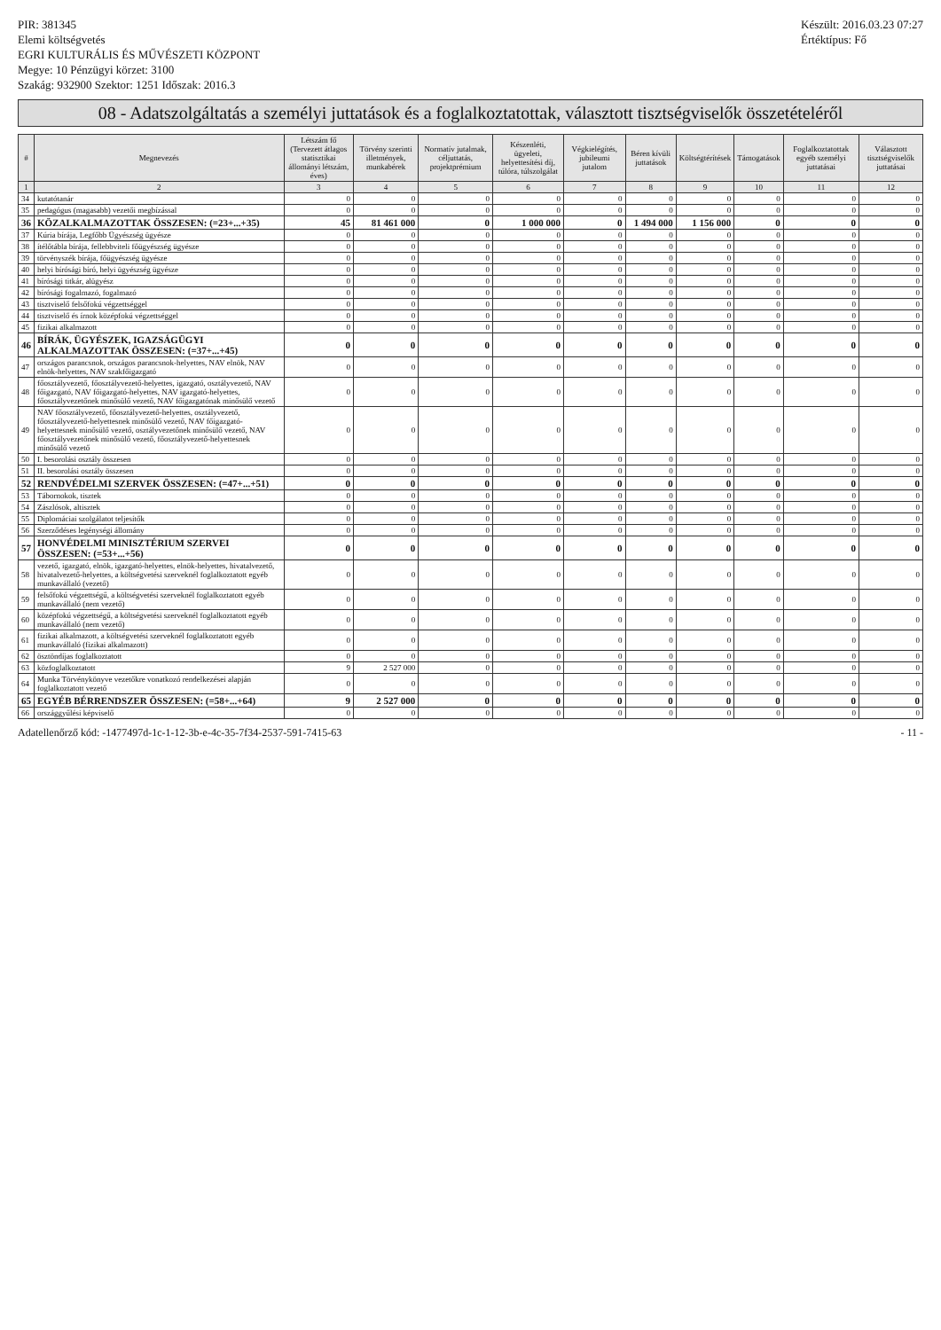PIR: 381345
Elemi költségvetés
EGRI KULTURÁLIS ÉS MŰVÉSZETI KÖZPONT
Megye: 10 Pénzügyi körzet: 3100
Szakág: 932900 Szektor: 1251 Időszak: 2016.3
Készült: 2016.03.23 07:27
Értéktípus: Fő
08 - Adatszolgáltatás a személyi juttatások és a foglalkoztatottak, választott tisztségviselők összetételéről
| # | Megnevezés | Létszám fő (Tervezett átlagos statisztikai állományi létszám, éves) | Törvény szerinti illetmények, munkabérek | Normatív jutalmak, céljuttatás, projektprémium | Készenléti, ügyeleti, helyettesítési díj, túlóra, túlszolgálat | Végkielégítés, jubileumi jutalom | Béren kívüli juttatások | Költségtérítések | Támogatások | Foglalkoztatottak egyéb személyi juttatásai | Választott tisztségviselők juttatásai |
| --- | --- | --- | --- | --- | --- | --- | --- | --- | --- | --- | --- |
| 1 | 2 | 3 | 4 | 5 | 6 | 7 | 8 | 9 | 10 | 11 | 12 |
| 34 | kutatótanár | 0 | 0 | 0 | 0 | 0 | 0 | 0 | 0 | 0 | 0 |
| 35 | pedagógus (magasabb) vezetői megbízással | 0 | 0 | 0 | 0 | 0 | 0 | 0 | 0 | 0 | 0 |
| 36 | KÖZALKALMAZOTTAK ÖSSZESEN: (=23+...+35) | 45 | 81 461 000 | 0 | 1 000 000 | 0 | 1 494 000 | 1 156 000 | 0 | 0 | 0 |
| 37 | Kúria bírája, Legfőbb Ügyészség ügyésze | 0 | 0 | 0 | 0 | 0 | 0 | 0 | 0 | 0 | 0 |
| 38 | ítélőtábla bírája, fellebbviteli főügyészség ügyésze | 0 | 0 | 0 | 0 | 0 | 0 | 0 | 0 | 0 | 0 |
| 39 | törvényszék bírája, főügyészség ügyésze | 0 | 0 | 0 | 0 | 0 | 0 | 0 | 0 | 0 | 0 |
| 40 | helyi bírósági bíró, helyi ügyészség ügyésze | 0 | 0 | 0 | 0 | 0 | 0 | 0 | 0 | 0 | 0 |
| 41 | bírósági titkár, alügyész | 0 | 0 | 0 | 0 | 0 | 0 | 0 | 0 | 0 | 0 |
| 42 | bírósági fogalmazó, fogalmazó | 0 | 0 | 0 | 0 | 0 | 0 | 0 | 0 | 0 | 0 |
| 43 | tisztviselő felsőfokú végzettséggel | 0 | 0 | 0 | 0 | 0 | 0 | 0 | 0 | 0 | 0 |
| 44 | tisztviselő és írnok középfokú végzettséggel | 0 | 0 | 0 | 0 | 0 | 0 | 0 | 0 | 0 | 0 |
| 45 | fizikai alkalmazott | 0 | 0 | 0 | 0 | 0 | 0 | 0 | 0 | 0 | 0 |
| 46 | BÍRÁK, ÜGYÉSZEK, IGAZSÁGÜGYI ALKALMAZOTTAK ÖSSZESEN: (=37+...+45) | 0 | 0 | 0 | 0 | 0 | 0 | 0 | 0 | 0 | 0 |
| 47 | országos parancsnok, országos parancsnok-helyettes, NAV elnök, NAV elnök-helyettes, NAV szakfőigazgató | 0 | 0 | 0 | 0 | 0 | 0 | 0 | 0 | 0 | 0 |
| 48 | főosztályvezető, főosztályvezető-helyettes, igazgató, osztályvezető, NAV főigazgató, NAV főigazgató-helyettes, NAV igazgató-helyettes, főosztályvezetőnek minősülő vezető, NAV főigazgatónak minősülő vezető | 0 | 0 | 0 | 0 | 0 | 0 | 0 | 0 | 0 | 0 |
| 49 | NAV főosztályvezető, főosztályvezető-helyettes, osztályvezető, főosztályvezető-helyettesnek minősülő vezető, NAV főigazgató-helyettesnek minősülő vezető, osztályvezetőnek minősülő vezető, NAV főosztályvezetőnek minősülő vezető, főosztályvezető-helyettesnek minősülő vezető | 0 | 0 | 0 | 0 | 0 | 0 | 0 | 0 | 0 | 0 |
| 50 | I. besorolási osztály összesen | 0 | 0 | 0 | 0 | 0 | 0 | 0 | 0 | 0 | 0 |
| 51 | II. besorolási osztály összesen | 0 | 0 | 0 | 0 | 0 | 0 | 0 | 0 | 0 | 0 |
| 52 | RENDVÉDELMI SZERVEK ÖSSZESEN: (=47+...+51) | 0 | 0 | 0 | 0 | 0 | 0 | 0 | 0 | 0 | 0 |
| 53 | Tábornokok, tisztek | 0 | 0 | 0 | 0 | 0 | 0 | 0 | 0 | 0 | 0 |
| 54 | Zászlósok, altisztek | 0 | 0 | 0 | 0 | 0 | 0 | 0 | 0 | 0 | 0 |
| 55 | Diplomáciai szolgálatot teljesítők | 0 | 0 | 0 | 0 | 0 | 0 | 0 | 0 | 0 | 0 |
| 56 | Szerződéses legénységi állomány | 0 | 0 | 0 | 0 | 0 | 0 | 0 | 0 | 0 | 0 |
| 57 | HONVÉDELMI MINISZTÉRIUM SZERVEI ÖSSZESEN: (=53+...+56) | 0 | 0 | 0 | 0 | 0 | 0 | 0 | 0 | 0 | 0 |
| 58 | vezető, igazgató, elnök, igazgató-helyettes, elnök-helyettes, hivatalvezető, hivatalvezető-helyettes, a költségvetési szerveknél foglalkoztatott egyéb munkavállaló (vezető) | 0 | 0 | 0 | 0 | 0 | 0 | 0 | 0 | 0 | 0 |
| 59 | felsőfokú végzettségű, a költségvetési szerveknél foglalkoztatott egyéb munkavállaló (nem vezető) | 0 | 0 | 0 | 0 | 0 | 0 | 0 | 0 | 0 | 0 |
| 60 | középfokú végzettségű, a költségvetési szerveknél foglalkoztatott egyéb munkavállaló (nem vezető) | 0 | 0 | 0 | 0 | 0 | 0 | 0 | 0 | 0 | 0 |
| 61 | fizikai alkalmazott, a költségvetési szerveknél foglalkoztatott egyéb munkavállaló (fizikai alkalmazott) | 0 | 0 | 0 | 0 | 0 | 0 | 0 | 0 | 0 | 0 |
| 62 | ösztöndíjas foglalkoztatott | 0 | 0 | 0 | 0 | 0 | 0 | 0 | 0 | 0 | 0 |
| 63 | közfoglalkoztatott | 9 | 2 527 000 | 0 | 0 | 0 | 0 | 0 | 0 | 0 | 0 |
| 64 | Munka Törvénykönyve vezetőkre vonatkozó rendelkezései alapján foglalkoztatott vezető | 0 | 0 | 0 | 0 | 0 | 0 | 0 | 0 | 0 | 0 |
| 65 | EGYÉB BÉRRENDSZER ÖSSZESEN: (=58+...+64) | 9 | 2 527 000 | 0 | 0 | 0 | 0 | 0 | 0 | 0 | 0 |
| 66 | országgyűlési képviselő | 0 | 0 | 0 | 0 | 0 | 0 | 0 | 0 | 0 | 0 |
Adatellenőrző kód: -1477497d-1c-1-12-3b-e-4c-35-7f34-2537-591-7415-63 - 11 -